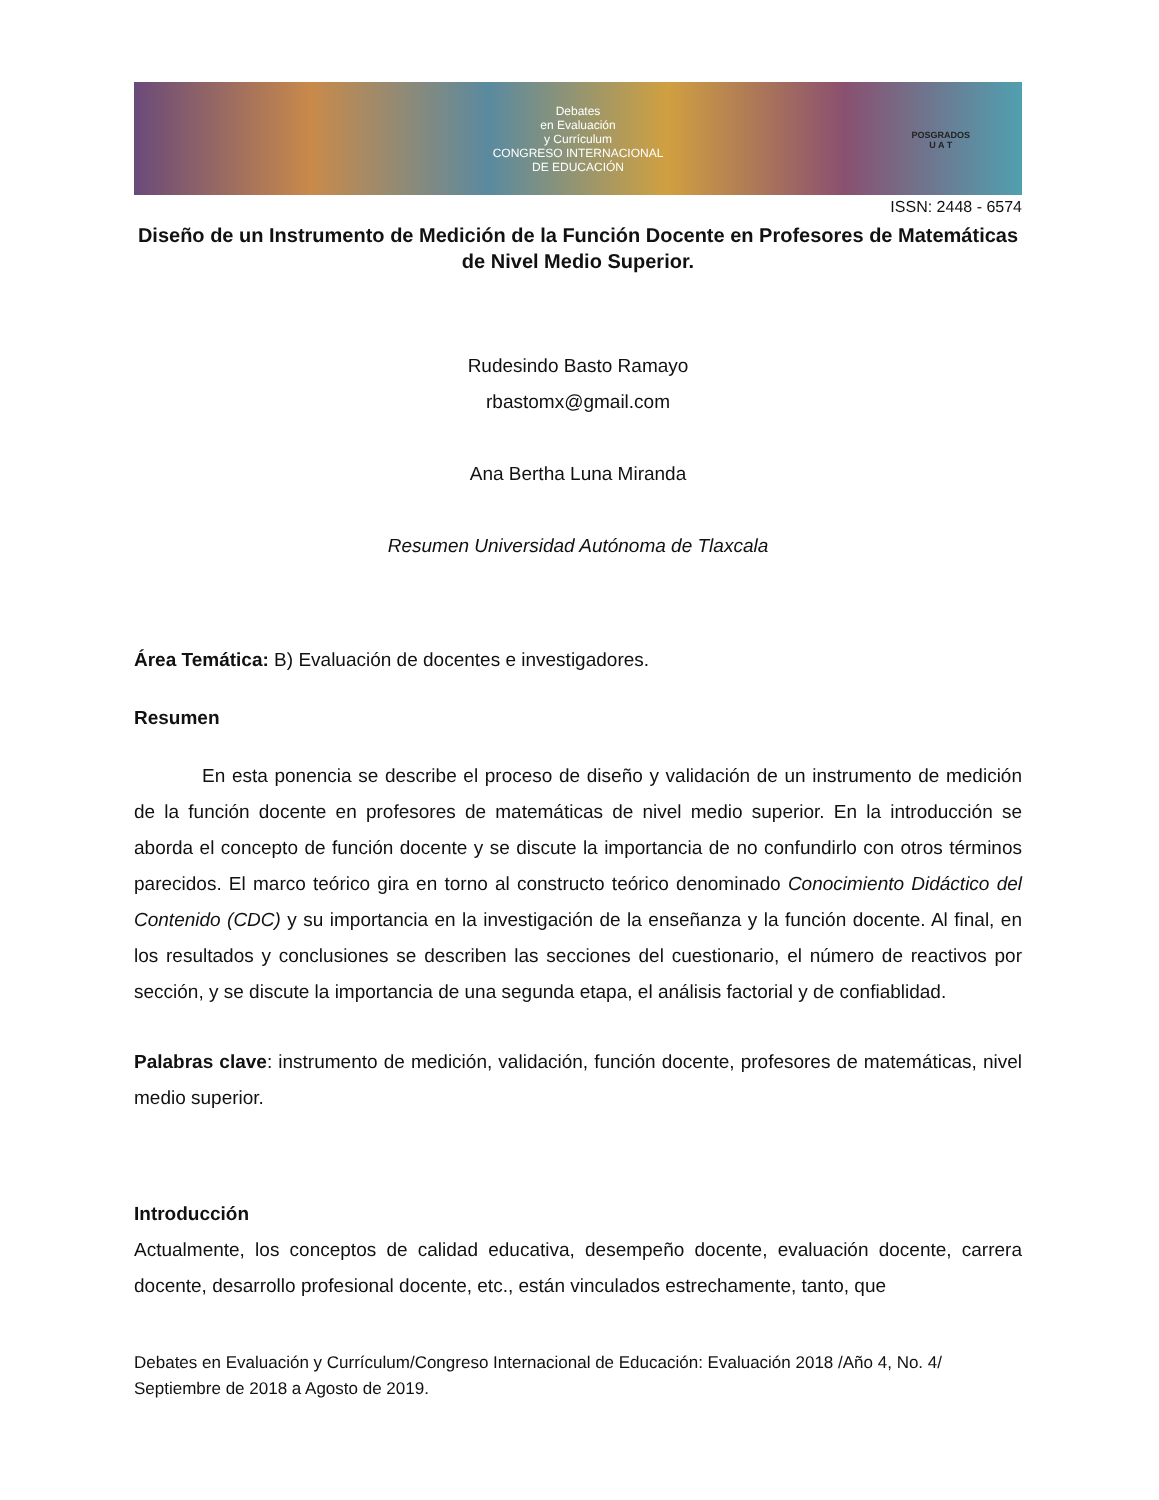Debates
en Evaluación
y Currículum
CONGRESO INTERNACIONAL
DE EDUCACIÓN
POSGRADOS
U A T
ISSN: 2448 - 6574
Diseño de un Instrumento de Medición de la Función Docente en Profesores de Matemáticas de Nivel Medio Superior.
Rudesindo Basto Ramayo
rbastomx@gmail.com
Ana Bertha Luna Miranda
Resumen Universidad Autónoma de Tlaxcala
Área Temática: B) Evaluación de docentes e investigadores.
Resumen
En esta ponencia se describe el proceso de diseño y validación de un instrumento de medición de la función docente en profesores de matemáticas de nivel medio superior. En la introducción se aborda el concepto de función docente y se discute la importancia de no confundirlo con otros términos parecidos. El marco teórico gira en torno al constructo teórico denominado Conocimiento Didáctico del Contenido (CDC) y su importancia en la investigación de la enseñanza y la función docente. Al final, en los resultados y conclusiones se describen las secciones del cuestionario, el número de reactivos por sección, y se discute la importancia de una segunda etapa, el análisis factorial y de confiablidad.
Palabras clave: instrumento de medición, validación, función docente, profesores de matemáticas, nivel medio superior.
Introducción
Actualmente, los conceptos de calidad educativa, desempeño docente, evaluación docente, carrera docente, desarrollo profesional docente, etc., están vinculados estrechamente, tanto, que
Debates en Evaluación y Currículum/Congreso Internacional de Educación: Evaluación 2018 /Año 4, No. 4/ Septiembre de 2018 a Agosto de 2019.